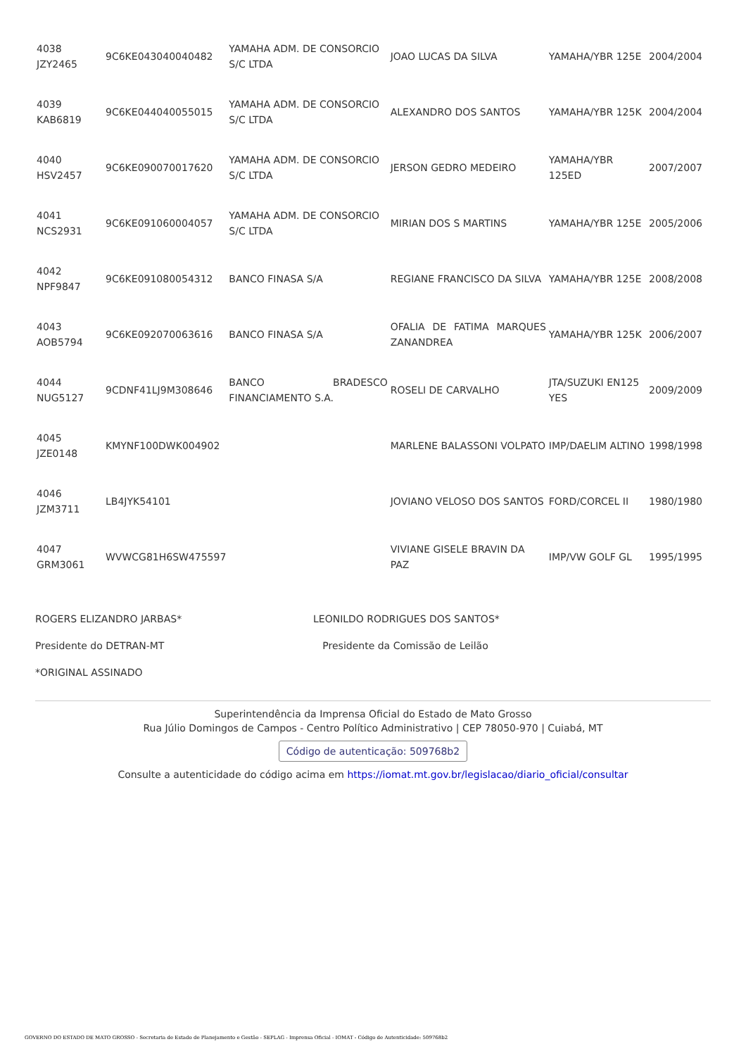| 4038 JZY2465 | 9C6KE043040040482 | YAMAHA ADM. DE CONSORCIO S/C LTDA | JOAO LUCAS DA SILVA | YAMAHA/YBR 125E | 2004/2004 |
| 4039 KAB6819 | 9C6KE044040055015 | YAMAHA ADM. DE CONSORCIO S/C LTDA | ALEXANDRO DOS SANTOS | YAMAHA/YBR 125K | 2004/2004 |
| 4040 HSV2457 | 9C6KE090070017620 | YAMAHA ADM. DE CONSORCIO S/C LTDA | JERSON GEDRO MEDEIRO | YAMAHA/YBR 125ED | 2007/2007 |
| 4041 NCS2931 | 9C6KE091060004057 | YAMAHA ADM. DE CONSORCIO S/C LTDA | MIRIAN DOS S MARTINS | YAMAHA/YBR 125E | 2005/2006 |
| 4042 NPF9847 | 9C6KE091080054312 | BANCO FINASA S/A | REGIANE FRANCISCO DA SILVA | YAMAHA/YBR 125E | 2008/2008 |
| 4043 AOB5794 | 9C6KE092070063616 | BANCO FINASA S/A | OFALIA DE FATIMA MARQUES ZANANDREA | YAMAHA/YBR 125K | 2006/2007 |
| 4044 NUG5127 | 9CDNF41LJ9M308646 | BANCO BRADESCO FINANCIAMENTO S.A. | ROSELI DE CARVALHO | JTA/SUZUKI EN125 YES | 2009/2009 |
| 4045 JZE0148 | KMYNF100DWK004902 | | MARLENE BALASSONI VOLPATO | IMP/DAELIM ALTINO | 1998/1998 |
| 4046 JZM3711 | LB4JYK54101 | | JOVIANO VELOSO DOS SANTOS | FORD/CORCEL II | 1980/1980 |
| 4047 GRM3061 | WVWCG81H6SW475597 | | VIVIANE GISELE BRAVIN DA PAZ | IMP/VW GOLF GL | 1995/1995 |
ROGERS ELIZANDRO JARBAS* LEONILDO RODRIGUES DOS SANTOS*
Presidente do DETRAN-MT Presidente da Comissão de Leilão
*ORIGINAL ASSINADO
Superintendência da Imprensa Oficial do Estado de Mato Grosso
Rua Júlio Domingos de Campos - Centro Político Administrativo | CEP 78050-970 | Cuiabá, MT
Código de autenticação: 509768b2
Consulte a autenticidade do código acima em https://iomat.mt.gov.br/legislacao/diario_oficial/consultar
GOVERNO DO ESTADO DE MATO GROSSO - Secretaria de Estado de Planejamento e Gestão - SEPLAG - Imprensa Oficial - IOMAT - Código de Autenticidade: 509768b2